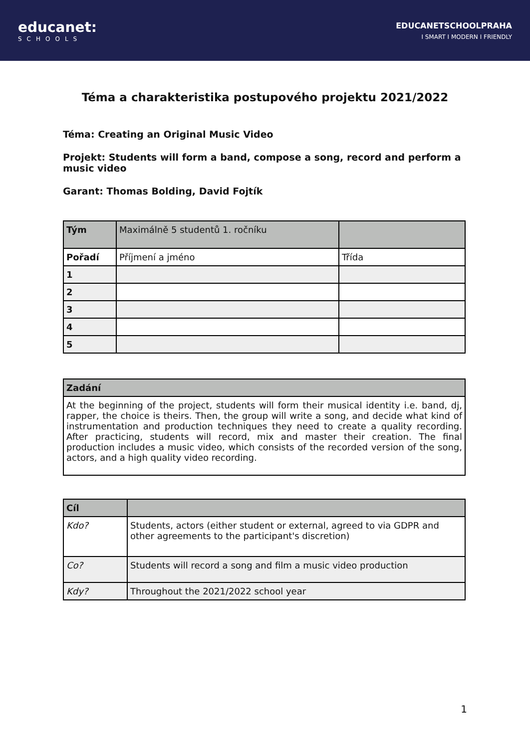educanet:
SCHOOLS
EDUCANETSCHOOLPRAHA
I SMART I MODERN I FRIENDLY
Téma a charakteristika postupového projektu 2021/2022
Téma: Creating an Original Music Video
Projekt: Students will form a band, compose a song, record and perform a music video
Garant: Thomas Bolding, David Fojtík
| Tým | Maximálně 5 studentů 1. ročníku | |
| Pořadí | Příjmení a jméno | Třída |
| 1 | | |
| 2 | | |
| 3 | | |
| 4 | | |
| 5 | | |
| Zadání |
| --- |
| At the beginning of the project, students will form their musical identity i.e. band, dj, rapper, the choice is theirs. Then, the group will write a song, and decide what kind of instrumentation and production techniques they need to create a quality recording. After practicing, students will record, mix and master their creation. The final production includes a music video, which consists of the recorded version of the song, actors, and a high quality video recording. |
| Cíl | |
| Kdo? | Students, actors (either student or external, agreed to via GDPR and other agreements to the participant's discretion) |
| Co? | Students will record a song and film a music video production |
| Kdy? | Throughout the 2021/2022 school year |
1